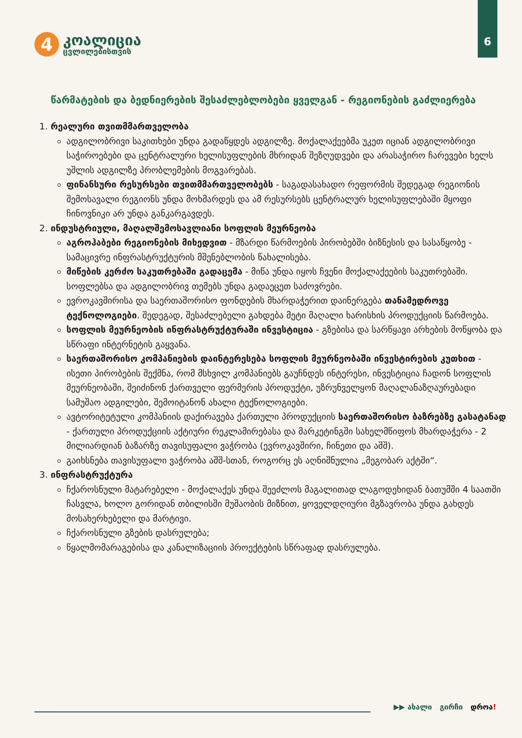6
4
კოალიცია
ცვლილებისთვის
წარმატების და ბედნიერების შესაძლებლობები ყველგან - რეგიონების გაძლიერება
1. რეალური თვითმმართველობა
ადგილობრივი საკითხები უნდა გადაწყდეს ადგილზე. მოქალაქეებმა უკეთ იციან ადგილობრივი საჭიროებები და ცენტრალური ხელისუფლების მხრიდან შეზღუდვები და არასაჭირო ჩარევები ხელს უშლის ადგილზე პრობლემების მოგვარებას.
ფინანსური რესურსები თვითმმართველობებს - საგადასახადო რეფორმის შედეგად რეგიონის შემოსავალი რეგიონს უნდა მოხმარდეს და ამ რესურსებს ცენტრალურ ხელისუფლებაში მყოფი ჩინოვნიკი არ უნდა განკარგავდეს.
2. ინდუსტრიული, მაღალშემოსავლიანი სოფლის მეურნეობა
აგროჰაბები რეგიონების მიხედვით - მზარდი წარმოების პირობებში ბიზნესის და სასაწყობე - სამაცივრე ინფრასტრუქტურის მშენებლობის წახალისება.
მიწების კერძო საკუთრებაში გადაცემა - მიწა უნდა იყოს ჩვენი მოქალაქეების საკუთრებაში. სოფლებსა და ადგილობრივ თემებს უნდა გადაეცეთ საძოვრები.
ევროკავშირისა და საერთაშორისო ფონდების მხარდაჭერით დაინერგება თანამედროვე ტექნოლოგიები. შედეგად, შესაძლებელი გახდება მეტი მაღალი ხარისხის პროდუქციის წარმოება.
სოფლის მეურნეობის ინფრასტრუქტურაში ინვესტიცია - გზებისა და სარწყავი არხების მოწყობა და სწრაფი ინტერნეტის გაყვანა.
საერთაშორისო კომპანიების დაინტერესება სოფლის მეურნეობაში ინვესტირების კუთხით - ისეთი პირობების შექმნა, რომ მსხვილ კომპანიებს გაუჩნდეს ინტერესი, ინვესტიცია ჩადონ სოფლის მეურნეობაში, შეიძინონ ქართველი ფერმერის პროდუქტი, უზრუნველყონ მაღალანაზღაურებადი სამუშაო ადგილები, შემოიტანონ ახალი ტექნოლოგიები.
ავტორიტეტული კომპანიის დაქირავება ქართული პროდუქციის საერთაშორისო ბაზრებზე გასატანად - ქართული პროდუქციის აქტიური რეკლამირებასა და მარკეტინგში სახელმწიფოს მხარდაჭერა - 2 მილიარდიან ბაზარზე თავისუფალი ვაჭრობა (ევროკავშირი, ჩინეთი და აშშ).
გაიხსნება თავისუფალი ვაჭრობა აშშ-სთან, როგორც ეს აღნიშნულია „მეგობარ აქტში“.
3. ინფრასტრუქტურა
ჩქაროსნული მატარებელი - მოქალაქეს უნდა შეეძლოს მაგალითად ლაგოდეხიდან ბათუმში 4 საათში ჩასვლა, ხოლო გორიდან თბილისში მუშაობის მიზნით, ყოველდღიური მგზავრობა უნდა გახდეს მოსახერხებელი და მარტივი.
ჩქაროსნული გზების დასრულება;
წყალმომარაგებისა და კანალიზაციის პროექტების სწრაფად დასრულება.
▶▶ ახალი გირჩი დროა!